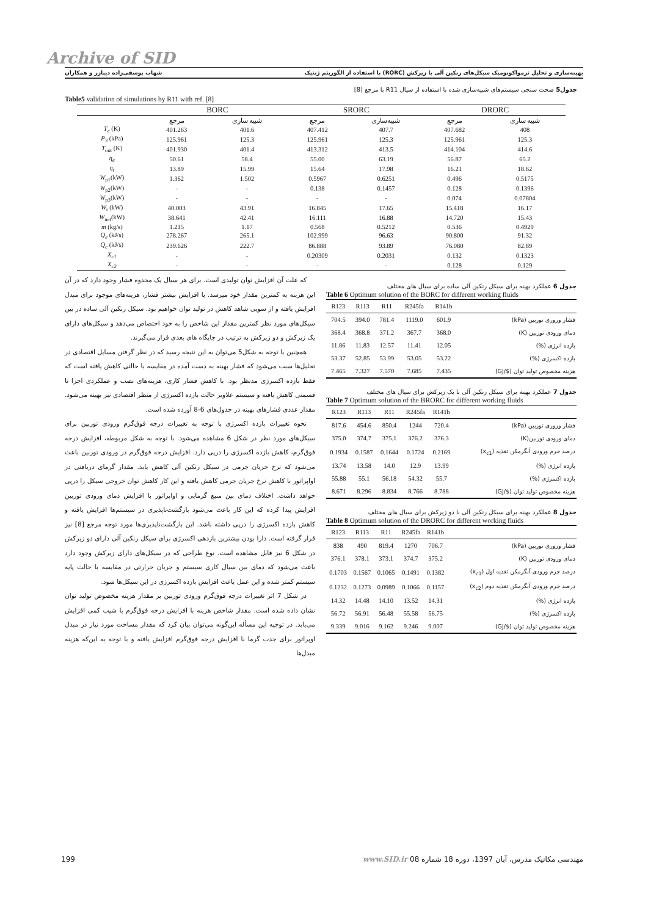Archive of SID
بهینه‌سازی و تحلیل ترمواکونومیک سیکل‌های رنکین آلی با زیرکش (RORC) با استفاده از الگوریتم ژنتیک شهاب یوسفی‌زاده دیبازر و همکاران
جدول5 صحت سنجی سیستم‌های شبیه‌سازی شده با استفاده از سیال R11 با مرجع [8]
Table5 validation of simulations by R11 with ref. [8]
| | BORC | | SRORC | | DRORC | |
| --- | --- | --- | --- | --- | --- | --- |
| | مرجع | شبیه سازی | مرجع | شبیه‌سازی | مرجع | شبیه سازی |
| T<sub>e</sub> (K) | 401.263 | 401.6 | 407.412 | 407.7 | 407.682 | 408 |
| P<sub>3</sub> (kPa) | 125.961 | 125.3 | 125.961 | 125.3 | 125.961 | 125.3 |
| T<sub>out</sub> (K) | 401.930 | 401.4 | 413.312 | 413.5 | 414.104 | 414.6 |
| η<sub>e</sub> | 50.61 | 58.4 | 55.00 | 63.19 | 56.87 | 65.2 |
| η<sub>t</sub> | 13.89 | 15.99 | 15.64 | 17.98 | 16.21 | 18.62 |
| W<sub>p1</sub>(kW) | 1.362 | 1.502 | 0.5967 | 0.6251 | 0.496 | 0.5175 |
| W<sub>p2</sub>(kW) | - | - | 0.138 | 0.1457 | 0.128 | 0.1396 |
| W<sub>p3</sub>(kW) | - | - | - | - | 0.074 | 0.07804 |
| W<sub>t</sub> (kW) | 40.003 | 43.91 | 16.845 | 17.65 | 15.418 | 16.17 |
| W<sub>net</sub>(kW) | 38.641 | 42.41 | 16.111 | 16.88 | 14.720 | 15.43 |
| m (kg/s) | 1.215 | 1.17 | 0.568 | 0.5212 | 0.536 | 0.4929 |
| Q<sub>e</sub> (kJ/s) | 278.267 | 265.1 | 102.999 | 96.63 | 90.800 | 91.32 |
| Q<sub>c</sub> (kJ/s) | 239.626 | 222.7 | 86.888 | 93.89 | 76.080 | 82.89 |
| X<sub>c1</sub> | - | - | 0.20309 | 0.2031 | 0.132 | 0.1323 |
| X<sub>c2</sub> | - | - | - | - | 0.128 | 0.129 |
که علت آن افزایش توان تولیدی است. برای هر سیال یک محدوه فشار وجود دارد که در آن این هزینه به کمترین مقدار خود میرسد. با افزایش بیشتر فشار، هزینه‌های موجود برای مبدل افزایش یافته و از سویی شاهد کاهش در تولید توان خواهیم بود. سیکل رنکین آلی ساده در بین سیکل‌های مورد نظر کمترین مقدار این شاخص را به خود اختصاص می‌دهد و سیکل‌های دارای یک زیرکش و دو زیرکش به ترتیب در جایگاه های بعدی قرار می‌گیرند.
همچنین با توجه به شکل5 می‌توان به این نتیجه رسید که در نظر گرفتن مسایل اقتصادی در تحلیل‌ها سبب می‌شود که فشار بهینه به دست آمده در مقایسه با حالتی کاهش یافته است که فقط بازده اکسرژی مدنظر بود. با کاهش فشار کاری، هزینه‌های نصب و عملکردی اجزا تا قسمتی کاهش یافته و سیستم علاوبر حالت بازده اکسرژی از منظر اقتصادی نیز بهینه می‌شود. مقدار عددی فشارهای بهینه در جدول‌های 6-8 آورده شده است.
نحوه تغییرات بازده اکسرژی با توجه به تغییرات درجه فوق‌گرم ورودی توربین برای سیکل‌های مورد نظر در شکل 6 مشاهده می‌شود. با توجه به شکل مربوطه، افزایش درجه فوق‌گرم، کاهش بازده اکسرژی را درپی دارد. افزایش درجه فوق‌گرم در ورودی توربین باعث می‌شود که نرخ جریان جرمی در سیکل رنکین آلی کاهش یابد. مقدار گرمای دریافتی در اواپراتور با کاهش نرخ جریان جرمی کاهش یافته و این کار کاهش توان خروجی سیکل را درپی خواهد داشت. اختلاف دمای بین منبع گرمایی و اواپراتور با افزایش دمای ورودی توربین افزایش پیدا کرده که این کار باعث می‌شود بازگشت‌ناپذیری در سیستم‌ها افزایش یافته و کاهش بازده اکسرژی را درپی داشته باشد. این بازگشت‌ناپذیری‌ها مورد توجه مرجع [8] نیز قرار گرفته است. دارا بودن بیشترین بازدهی اکسرژی برای سیکل رنکین آلی دارای دو زیرکش در شکل 6 نیز قابل مشاهده است. نوع طراحی که در سیکل‌های دارای زیرکش وجود دارد باعث می‌شود که دمای بین سیال کاری سیستم و جریان حرارتی در مقایسه با حالت پایه سیستم کمتر شده و این عمل باعث افزایش بازده اکسرژی در این سیکل‌ها شود.
در شکل 7 اثر تغییرات درجه فوق‌گرم ورودی توربین بر مقدار هزینه مخصوص تولید توان نشان داده شده است. مقدار شاخص هزینه با افزایش درجه فوق‌گرم با شیب کمی افزایش می‌یابد. در توجیه این مسأله این‌گونه می‌توان بیان کرد که مقدار مساحت مورد نیاز در مبدل اوپراتور برای جذب گرما با افزایش درجه فوق‌گرم افزایش یافته و با توجه به این‌که هزینه مبدل‌ها
جدول 6 عملکرد بهینه برای سیکل رنکین آلی ساده برای سیال های مختلف
Table 6 Optimum solution of the BORC for different working fluids
| R123 | R113 | R11 | R245fa | R141b | |
| 704.5 | 394.0 | 781.4 | 1119.0 | 601.9 | فشار وروری توربین (kPa) |
| 368.4 | 368.8 | 371.2 | 367.7 | 368.0 | دمای ورودی توربین (K) |
| 11.86 | 11.83 | 12.57 | 11.41 | 12.05 | بازده انرژی (%) |
| 53.37 | 52.85 | 53.99 | 53.05 | 53.22 | بازده اکسرژی (%) |
| 7.465 | 7.327 | 7.570 | 7.685 | 7.435 | هزینه مخصوص تولید توان ($/GJ) |
جدول 7 عملکرد بهینه برای سیکل رنکین آلی با یک زیرکش برای سیال های مختلف
Table 7 Optimum solution of the BRORC for different working fluids
| R123 | R113 | R11 | R245fa | R141b | |
| 817.6 | 454.6 | 850.4 | 1244 | 720.4 | فشار وروری توربین (kPa) |
| 375.0 | 374.7 | 375.1 | 376.2 | 376.3 | دمای ورودی توربین(K) |
| 0.1934 | 0.1587 | 0.1644 | 0.1724 | 0.2169 | درصد جرم ورودی آبگرمکن تغذیه (x<sub>c1</sub>) |
| 13.74 | 13.58 | 14.0 | 12.9 | 13.99 | بازده انرژی (%) |
| 55.88 | 55.1 | 56.18 | 54.32 | 55.7 | بازده اکسرژی (%) |
| 8.671 | 8.296 | 8.834 | 8.766 | 8.788 | هزینه مخصوص تولید توان ($/GJ) |
جدول 8 عملکرد بهینه برای سیکل رنکین آلی با دو زیرکش برای سیال های مختلف
Table 8 Optimum solution of the DRORC for different working fluids
| R123 | R113 | R11 | R245fa | R141b | |
| 838 | 490 | 819.4 | 1270 | 706.7 | فشار وروری توربین (kPa) |
| 376.1 | 378.1 | 373.1 | 374.7 | 375.2 | دمای ورودی توربین (K) |
| 0.1703 | 0.1567 | 0.1065 | 0.1491 | 0.1382 | درصد جرم ورودی آبگرمکن تغذیه اول (x<sub>c1</sub>) |
| 0.1232 | 0.1273 | 0.0989 | 0.1066 | 0.1157 | درصد جرم ورودی آبگرمکن تغذیه دوم (x<sub>c2</sub>) |
| 14.32 | 14.48 | 14.10 | 13.52 | 14.31 | بازده انرژی (%) |
| 56.72 | 56.91 | 56.48 | 55.58 | 56.75 | بازده اکسرژی (%) |
| 9.339 | 9.016 | 9.162 | 9.246 | 9.007 | هزینه مخصوص تولید توان ($/GJ) |
199 مهندسی مکانیک مدرس، آبان 1397، دوره 18 شماره 08 www.SID.ir